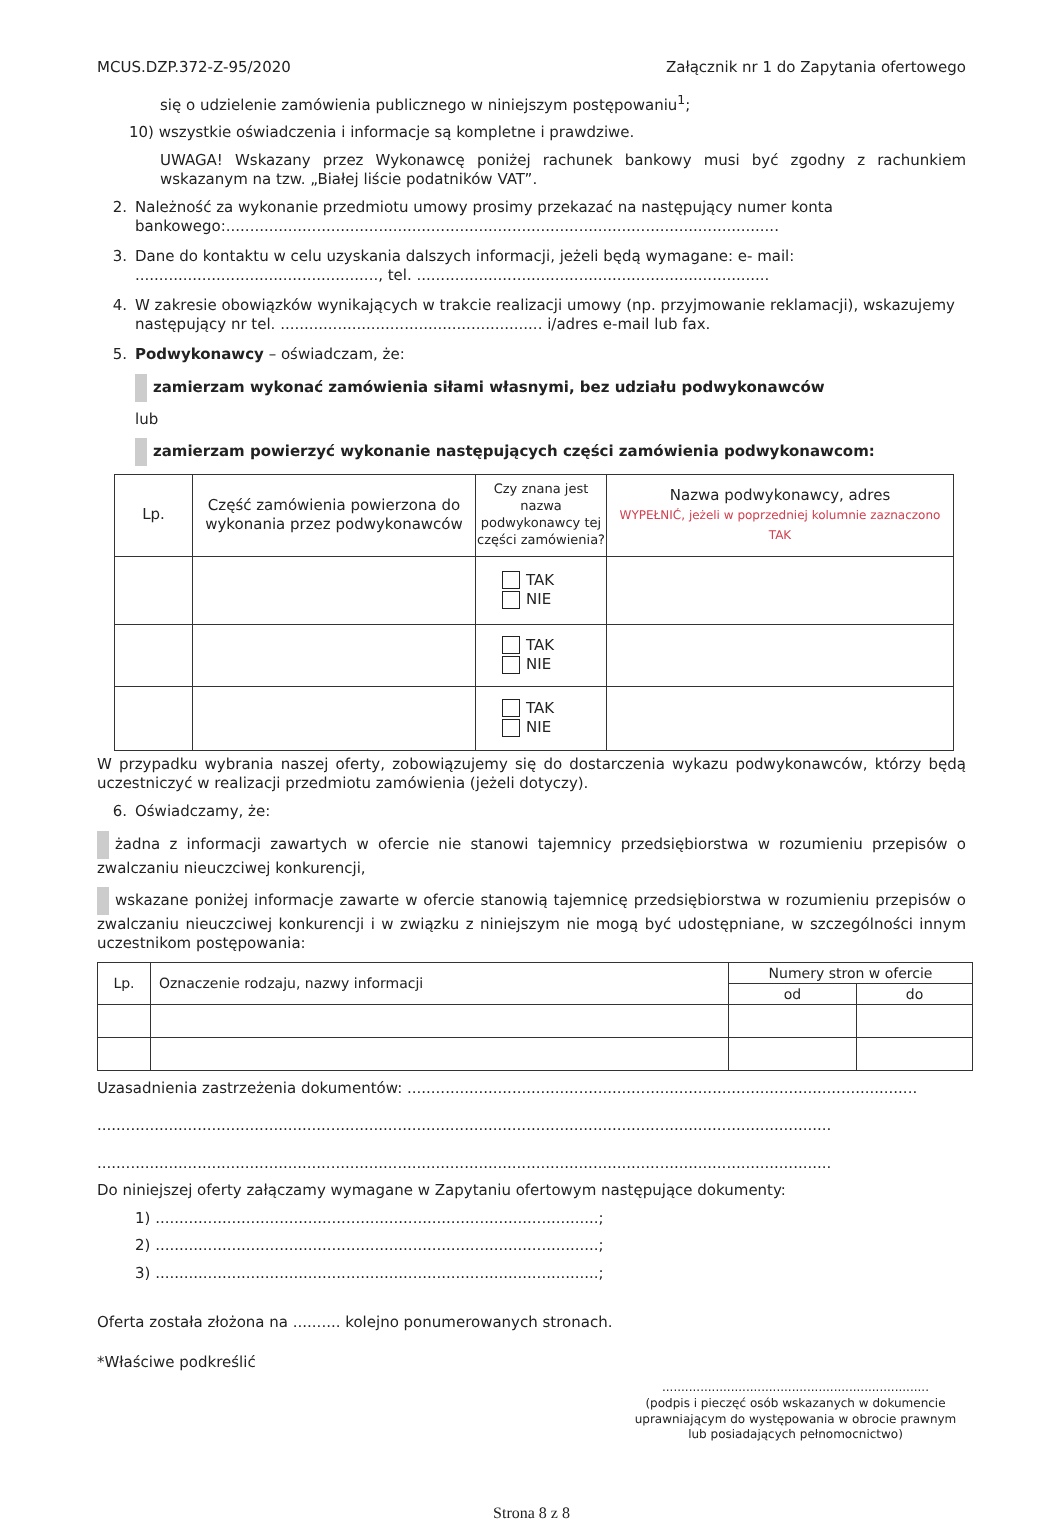MCUS.DZP.372-Z-95/2020 Załącznik nr 1 do Zapytania ofertowego
się o udzielenie zamówienia publicznego w niniejszym postępowaniu<sup>1</sup>;
10) wszystkie oświadczenia i informacje są kompletne i prawdziwe.
UWAGA! Wskazany przez Wykonawcę poniżej rachunek bankowy musi być zgodny z rachunkiem wskazanym na tzw. „Białej liście podatników VAT”.
2. Należność za wykonanie przedmiotu umowy prosimy przekazać na następujący numer konta bankowego:....................................................................................................................
3. Dane do kontaktu w celu uzyskania dalszych informacji, jeżeli będą wymagane: e- mail: ..................................................., tel. ..........................................................................
4. W zakresie obowiązków wynikających w trakcie realizacji umowy (np. przyjmowanie reklamacji), wskazujemy następujący nr tel. ....................................................... i/adres e-mail lub fax.
5. Podwykonawcy – oświadczam, że:
zamierzam wykonać zamówienia siłami własnymi, bez udziału podwykonawców
lub
zamierzam powierzyć wykonanie następujących części zamówienia podwykonawcom:
| Lp. | Część zamówienia powierzona do wykonania przez podwykonawców | Czy znana jest nazwa podwykonawcy tej części zamówienia? | Nazwa podwykonawcy, adres WYPEŁNIĆ, jeżeli w poprzedniej kolumnie zaznaczono TAK |
| --- | --- | --- | --- |
| | | TAK NIE | |
| | | TAK NIE | |
| | | TAK NIE | |
W przypadku wybrania naszej oferty, zobowiązujemy się do dostarczenia wykazu podwykonawców, którzy będą uczestniczyć w realizacji przedmiotu zamówienia (jeżeli dotyczy).
6. Oświadczamy, że:
żadna z informacji zawartych w ofercie nie stanowi tajemnicy przedsiębiorstwa w rozumieniu przepisów o zwalczaniu nieuczciwej konkurencji,
wskazane poniżej informacje zawarte w ofercie stanowią tajemnicę przedsiębiorstwa w rozumieniu przepisów o zwalczaniu nieuczciwej konkurencji i w związku z niniejszym nie mogą być udostępniane, w szczególności innym uczestnikom postępowania:
| Lp. | Oznaczenie rodzaju, nazwy informacji | Numery stron w ofercie | |
| --- | --- | --- | --- |
| | | od | do |
Uzasadnienia zastrzeżenia dokumentów: ...........................................................................................................
..........................................................................................................................................................
..........................................................................................................................................................
Do niniejszej oferty załączamy wymagane w Zapytaniu ofertowym następujące dokumenty:
1) .............................................................................................;
2) .............................................................................................;
3) .............................................................................................;
Oferta została złożona na .......... kolejno ponumerowanych stronach.
*Właściwe podkreślić
......................................................................
(podpis i pieczęć osób wskazanych w dokumencie uprawniającym do występowania w obrocie prawnym lub posiadających pełnomocnictwo)
Strona 8 z 8